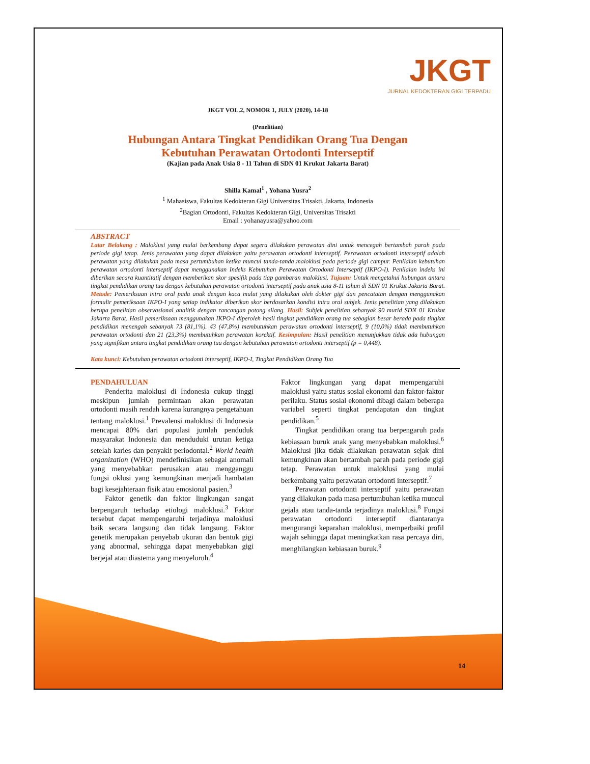JKGT
JURNAL KEDOKTERAN GIGI TERPADU
JKGT VOL.2, NOMOR 1, JULY (2020), 14-18
(Penelitian)
Hubungan Antara Tingkat Pendidikan Orang Tua Dengan Kebutuhan Perawatan Ortodonti Interseptif
(Kajian pada Anak Usia 8 - 11 Tahun di SDN 01 Krukut Jakarta Barat)
Shilla Kamal<sup>1</sup> , Yohana Yusra<sup>2</sup>
<sup>1</sup> Mahasiswa, Fakultas Kedokteran Gigi Universitas Trisakti, Jakarta, Indonesia
<sup>2</sup> Bagian Ortodonti, Fakultas Kedokteran Gigi, Universitas Trisakti
Email : yohanayusra@yahoo.com
ABSTRACT
Latar Belakang : Maloklusi yang mulai berkembang dapat segera dilakukan perawatan dini untuk mencegah bertambah parah pada periode gigi tetap. Jenis perawatan yang dapat dilakukan yaitu perawatan ortodonti interseptif. Perawatan ortodonti interseptif adalah perawatan yang dilakukan pada masa pertumbuhan ketika muncul tanda-tanda maloklusi pada periode gigi campur. Penilaian kebutuhan perawatan ortodonti interseptif dapat menggunakan Indeks Kebutuhan Perawatan Ortodonti Interseptif (IKPO-I). Penilaian indeks ini diberikan secara kuantitatif dengan memberikan skor spesifik pada tiap gambaran maloklusi. Tujuan: Untuk mengetahui hubungan antara tingkat pendidikan orang tua dengan kebutuhan perawatan ortodonti interseptif pada anak usia 8-11 tahun di SDN 01 Krukut Jakarta Barat. Metode: Pemeriksaan intra oral pada anak dengan kaca mulut yang dilakukan oleh dokter gigi dan pencatatan dengan menggunakan formulir pemeriksaan IKPO-I yang setiap indikator diberikan skor berdasarkan kondisi intra oral subjek. Jenis penelitian yang dilakukan berupa penelitian observasional analitik dengan rancangan potong silang. Hasil: Subjek penelitian sebanyak 90 murid SDN 01 Krukut Jakarta Barat. Hasil pemeriksaan menggunakan IKPO-I diperoleh hasil tingkat pendidikan orang tua sebagian besar berada pada tingkat pendidikan menengah sebanyak 73 (81,1%). 43 (47,8%) membutuhkan perawatan ortodonti interseptif, 9 (10,0%) tidak membutuhkan perawatan ortodonti dan 21 (23,3%) membutuhkan perawatan korektif. Kesimpulan: Hasil penelitian menunjukkan tidak ada hubungan yang signifikan antara tingkat pendidikan orang tua dengan kebutuhan perawatan ortodonti interseptif (p = 0,448).
Kata kunci: Kebutuhan perawatan ortodonti interseptif, IKPO-I, Tingkat Pendidikan Orang Tua
PENDAHULUAN
Penderita maloklusi di Indonesia cukup tinggi meskipun jumlah permintaan akan perawatan ortodonti masih rendah karena kurangnya pengetahuan tentang maloklusi.<sup>1</sup> Prevalensi maloklusi di Indonesia mencapai 80% dari populasi jumlah penduduk masyarakat Indonesia dan menduduki urutan ketiga setelah karies dan penyakit periodontal.<sup>2</sup> World health organization (WHO) mendefinisikan sebagai anomali yang menyebabkan perusakan atau mengganggu fungsi oklusi yang kemungkinan menjadi hambatan bagi kesejahteraan fisik atau emosional pasien.<sup>3</sup>
Faktor genetik dan faktor lingkungan sangat berpengaruh terhadap etiologi maloklusi.<sup>3</sup> Faktor tersebut dapat mempengaruhi terjadinya maloklusi baik secara langsung dan tidak langsung. Faktor genetik merupakan penyebab ukuran dan bentuk gigi yang abnormal, sehingga dapat menyebabkan gigi berjejal atau diastema yang menyeluruh.<sup>4</sup>
Faktor lingkungan yang dapat mempengaruhi maloklusi yaitu status sosial ekonomi dan faktor-faktor perilaku. Status sosial ekonomi dibagi dalam beberapa variabel seperti tingkat pendapatan dan tingkat pendidikan.<sup>5</sup>
Tingkat pendidikan orang tua berpengaruh pada kebiasaan buruk anak yang menyebabkan maloklusi.<sup>6</sup> Maloklusi jika tidak dilakukan perawatan sejak dini kemungkinan akan bertambah parah pada periode gigi tetap. Perawatan untuk maloklusi yang mulai berkembang yaitu perawatan ortodonti interseptif.<sup>7</sup>
Perawatan ortodonti interseptif yaitu perawatan yang dilakukan pada masa pertumbuhan ketika muncul gejala atau tanda-tanda terjadinya maloklusi.<sup>8</sup> Fungsi perawatan ortodonti interseptif diantaranya mengurangi keparahan maloklusi, memperbaiki profil wajah sehingga dapat meningkatkan rasa percaya diri, menghilangkan kebiasaan buruk.<sup>9</sup>
14